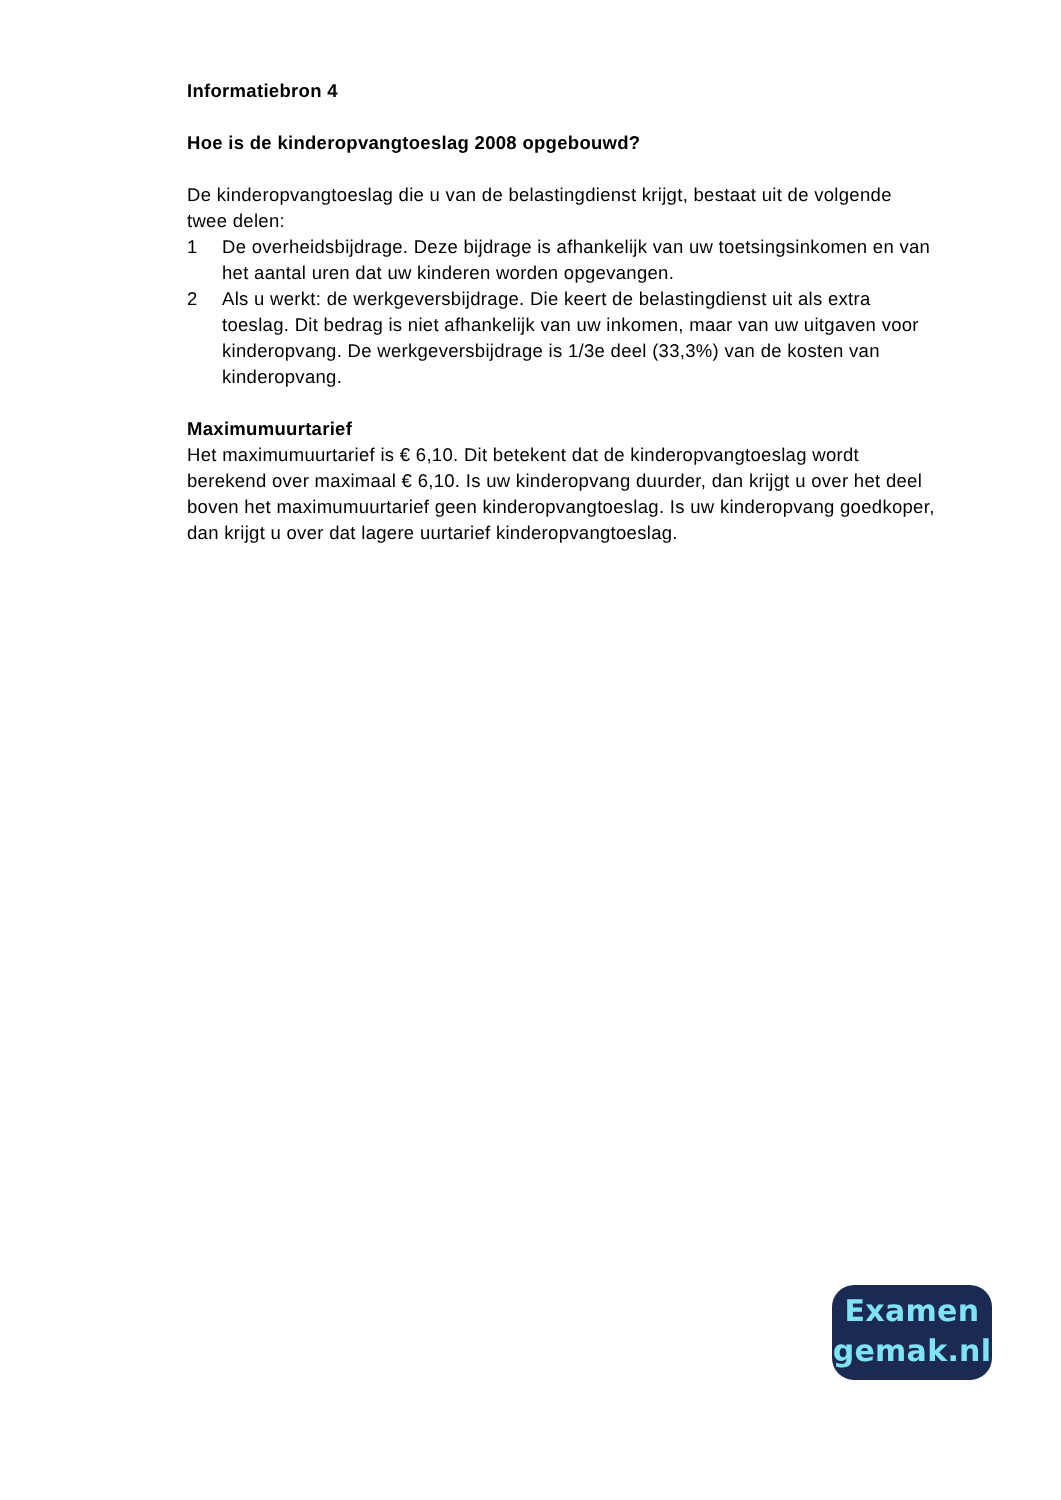Informatiebron 4
Hoe is de kinderopvangtoeslag 2008 opgebouwd?
De kinderopvangtoeslag die u van de belastingdienst krijgt, bestaat uit de volgende twee delen:
1 De overheidsbijdrage. Deze bijdrage is afhankelijk van uw toetsingsinkomen en van het aantal uren dat uw kinderen worden opgevangen.
2 Als u werkt: de werkgeversbijdrage. Die keert de belastingdienst uit als extra toeslag. Dit bedrag is niet afhankelijk van uw inkomen, maar van uw uitgaven voor kinderopvang. De werkgeversbijdrage is 1/3e deel (33,3%) van de kosten van kinderopvang.
Maximumuurtarief
Het maximumuurtarief is € 6,10. Dit betekent dat de kinderopvangtoeslag wordt berekend over maximaal € 6,10. Is uw kinderopvang duurder, dan krijgt u over het deel boven het maximumuurtarief geen kinderopvangtoeslag. Is uw kinderopvang goedkoper, dan krijgt u over dat lagere uurtarief kinderopvangtoeslag.
Examen
gemak.nl